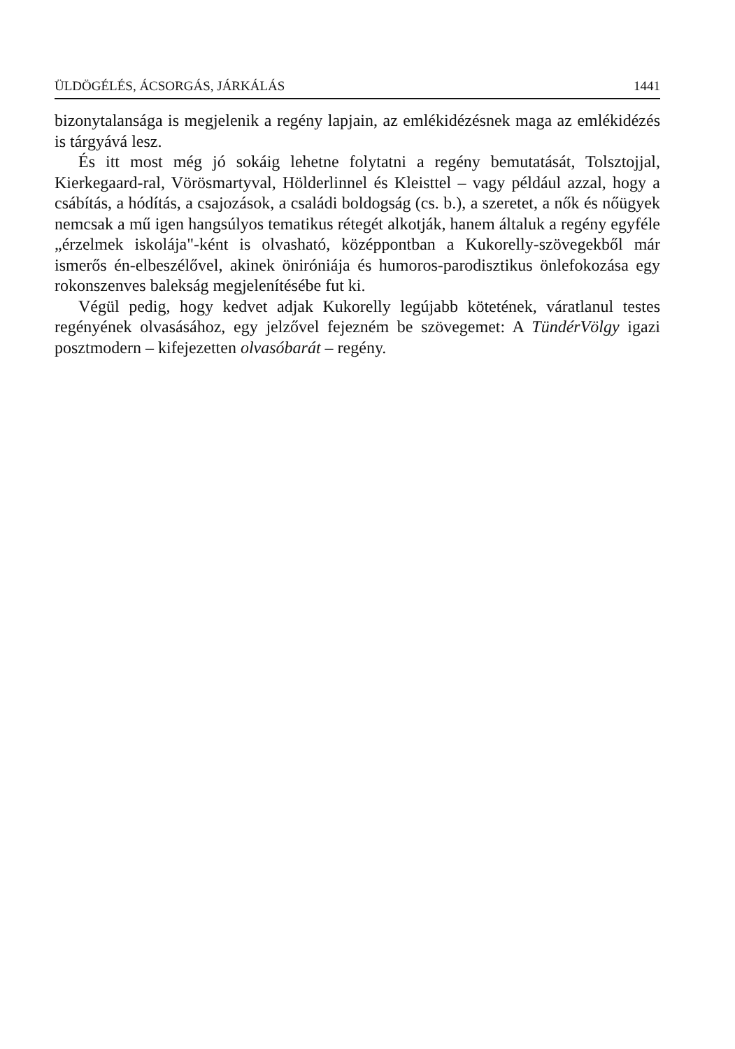ÜLDÖGÉLÉS, ÁCSORGÁS, JÁRKÁLÁS 1441
bizonytalansága is megjelenik a regény lapjain, az emlékidézésnek maga az emlékidézés is tárgyává lesz.
És itt most még jó sokáig lehetne folytatni a regény bemutatását, Tolsztojjal, Kierkegaard-ral, Vörösmartyval, Hölderlinnel és Kleisttel – vagy például azzal, hogy a csábítás, a hódítás, a csajozások, a családi boldogság (cs. b.), a szeretet, a nők és nőügyek nemcsak a mű igen hangsúlyos tematikus rétegét alkotják, hanem általuk a regény egyféle „érzelmek iskolája"-ként is olvasható, középpontban a Kukorelly-szövegekből már ismerős én-elbeszélővel, akinek öniróniája és humoros-parodisztikus önlefokozása egy rokonszenves balekság megjelenítésébe fut ki.
Végül pedig, hogy kedvet adjak Kukorelly legújabb kötetének, váratlanul testes regényének olvasásához, egy jelzővel fejezném be szövegemet: A TündérVölgy igazi posztmodern – kifejezetten olvasóbarát – regény.